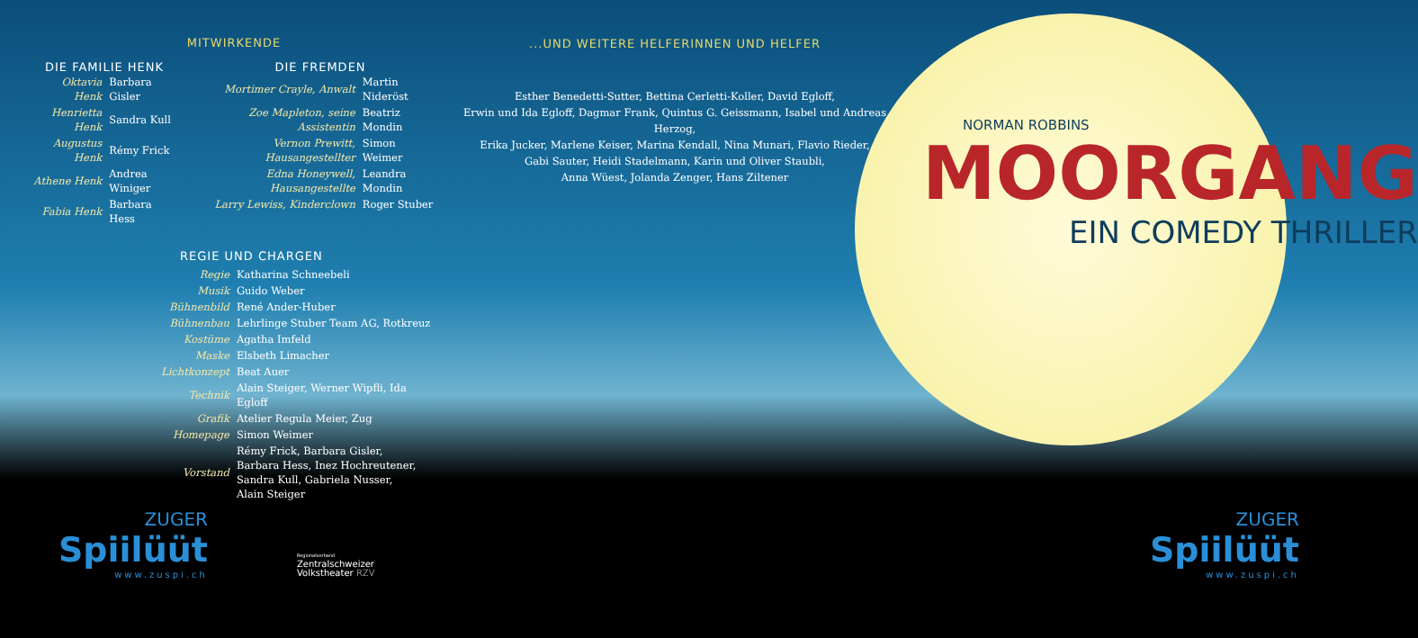MITWIRKENDE
DIE FAMILIE HENK
| Oktavia Henk | Barbara Gisler |
| Henrietta Henk | Sandra Kull |
| Augustus Henk | Rémy Frick |
| Athene Henk | Andrea Winiger |
| Fabia Henk | Barbara Hess |
DIE FREMDEN
| Mortimer Crayle, Anwalt | Martin Nideröst |
| Zoe Mapleton, seine Assistentin | Beatriz Mondin |
| Vernon Prewitt, Hausangestellter | Simon Weimer |
| Edna Honeywell, Hausangestellte | Leandra Mondin |
| Larry Lewiss, Kinderclown | Roger Stuber |
REGIE UND CHARGEN
| Regie | Katharina Schneebeli |
| Musik | Guido Weber |
| Bühnenbild | René Ander-Huber |
| Bühnenbau | Lehrlinge Stuber Team AG, Rotkreuz |
| Kostüme | Agatha Imfeld |
| Maske | Elsbeth Limacher |
| Lichtkonzept | Beat Auer |
| Technik | Alain Steiger, Werner Wipfli, Ida Egloff |
| Grafik | Atelier Regula Meier, Zug |
| Homepage | Simon Weimer |
| Vorstand | Rémy Frick, Barbara Gisler, Barbara Hess, Inez Hochreutener, Sandra Kull, Gabriela Nusser, Alain Steiger |
...UND WEITERE HELFERINNEN UND HELFER
Esther Benedetti-Sutter, Bettina Cerletti-Koller, David Egloff,
Erwin und Ida Egloff, Dagmar Frank, Quintus G. Geissmann, Isabel und Andreas Herzog,
Erika Jucker, Marlene Keiser, Marina Kendall, Nina Munari, Flavio Rieder,
Gabi Sauter, Heidi Stadelmann, Karin und Oliver Staubli,
Anna Wüest, Jolanda Zenger, Hans Ziltener
NORMAN ROBBINS
MOORGANG
EIN COMEDY THRILLER
ZUGER
Spiilüüt
www.zuspi.ch
Regionalverband
Zentralschweizer
Volkstheater RZV
ZUGER
Spiilüüt
www.zuspi.ch